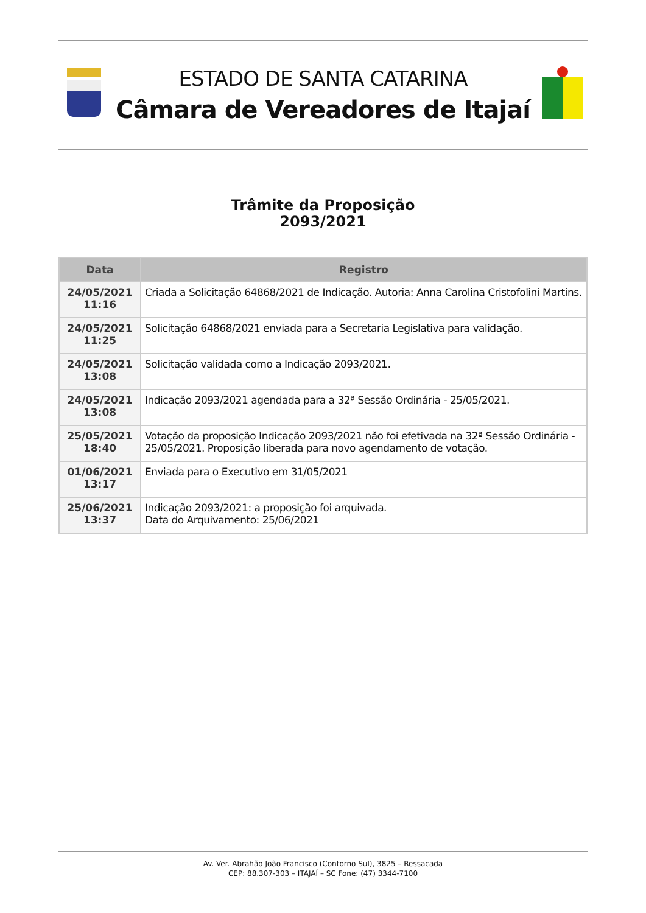ESTADO DE SANTA CATARINA
Câmara de Vereadores de Itajaí
Trâmite da Proposição
2093/2021
| Data | Registro |
| --- | --- |
| 24/05/2021 11:16 | Criada a Solicitação 64868/2021 de Indicação. Autoria: Anna Carolina Cristofolini Martins. |
| 24/05/2021 11:25 | Solicitação 64868/2021 enviada para a Secretaria Legislativa para validação. |
| 24/05/2021 13:08 | Solicitação validada como a Indicação 2093/2021. |
| 24/05/2021 13:08 | Indicação 2093/2021 agendada para a 32ª Sessão Ordinária - 25/05/2021. |
| 25/05/2021 18:40 | Votação da proposição Indicação 2093/2021 não foi efetivada na 32ª Sessão Ordinária - 25/05/2021. Proposição liberada para novo agendamento de votação. |
| 01/06/2021 13:17 | Enviada para o Executivo em 31/05/2021 |
| 25/06/2021 13:37 | Indicação 2093/2021: a proposição foi arquivada. Data do Arquivamento: 25/06/2021 |
Av. Ver. Abrahão João Francisco (Contorno Sul), 3825 – Ressacada
CEP: 88.307-303 – ITAJAÍ – SC Fone: (47) 3344-7100